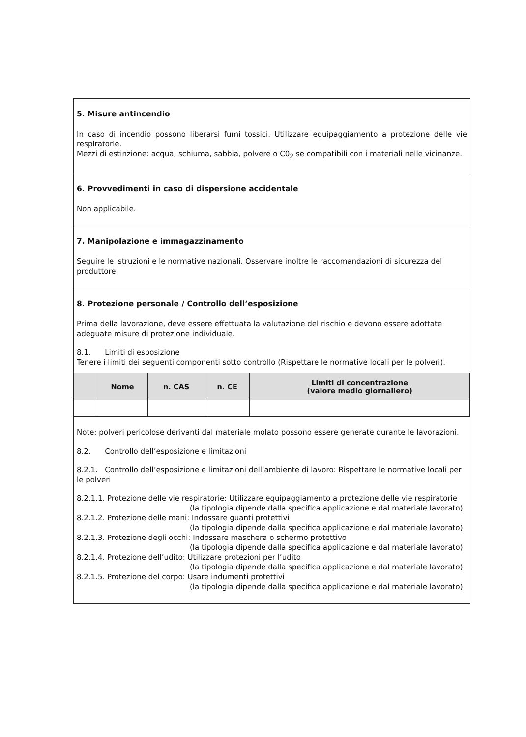5. Misure antincendio
In caso di incendio possono liberarsi fumi tossici. Utilizzare equipaggiamento a protezione delle vie respiratorie.
Mezzi di estinzione: acqua, schiuma, sabbia, polvere o C0<sub>2</sub> se compatibili con i materiali nelle vicinanze.
6. Provvedimenti in caso di dispersione accidentale
Non applicabile.
7. Manipolazione e immagazzinamento
Seguire le istruzioni e le normative nazionali. Osservare inoltre le raccomandazioni di sicurezza del produttore
8. Protezione personale / Controllo dell’esposizione
Prima della lavorazione, deve essere effettuata la valutazione del rischio e devono essere adottate adeguate misure di protezione individuale.
8.1. Limiti di esposizione
Tenere i limiti dei seguenti componenti sotto controllo (Rispettare le normative locali per le polveri).
| | Nome | n. CAS | n. CE | Limiti di concentrazione (valore medio giornaliero) |
| --- | --- | --- | --- | --- |
Note: polveri pericolose derivanti dal materiale molato possono essere generate durante le lavorazioni.
8.2. Controllo dell’esposizione e limitazioni
8.2.1. Controllo dell’esposizione e limitazioni dell’ambiente di lavoro: Rispettare le normative locali per le polveri
8.2.1.1. Protezione delle vie respiratorie: Utilizzare equipaggiamento a protezione delle vie respiratorie
(la tipologia dipende dalla specifica applicazione e dal materiale lavorato)
8.2.1.2. Protezione delle mani: Indossare guanti protettivi
(la tipologia dipende dalla specifica applicazione e dal materiale lavorato)
8.2.1.3. Protezione degli occhi: Indossare maschera o schermo protettivo
(la tipologia dipende dalla specifica applicazione e dal materiale lavorato)
8.2.1.4. Protezione dell’udito: Utilizzare protezioni per l’udito
(la tipologia dipende dalla specifica applicazione e dal materiale lavorato)
8.2.1.5. Protezione del corpo: Usare indumenti protettivi
(la tipologia dipende dalla specifica applicazione e dal materiale lavorato)